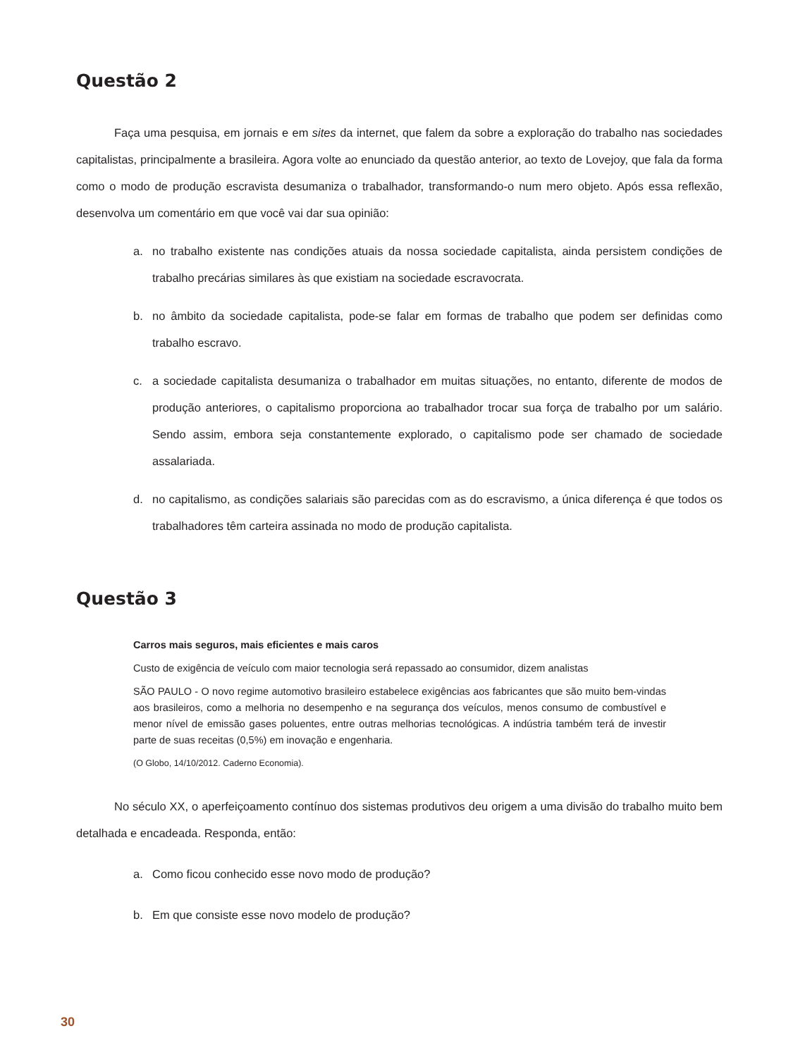Questão 2
Faça uma pesquisa, em jornais e em sites da internet, que falem da sobre a exploração do trabalho nas sociedades capitalistas, principalmente a brasileira. Agora volte ao enunciado da questão anterior, ao texto de Lovejoy, que fala da forma como o modo de produção escravista desumaniza o trabalhador, transformando-o num mero objeto. Após essa reflexão, desenvolva um comentário em que você vai dar sua opinião:
a. no trabalho existente nas condições atuais da nossa sociedade capitalista, ainda persistem condições de trabalho precárias similares às que existiam na sociedade escravocrata.
b. no âmbito da sociedade capitalista, pode-se falar em formas de trabalho que podem ser definidas como trabalho escravo.
c. a sociedade capitalista desumaniza o trabalhador em muitas situações, no entanto, diferente de modos de produção anteriores, o capitalismo proporciona ao trabalhador trocar sua força de trabalho por um salário. Sendo assim, embora seja constantemente explorado, o capitalismo pode ser chamado de sociedade assalariada.
d. no capitalismo, as condições salariais são parecidas com as do escravismo, a única diferença é que todos os trabalhadores têm carteira assinada no modo de produção capitalista.
Questão 3
Carros mais seguros, mais eficientes e mais caros
Custo de exigência de veículo com maior tecnologia será repassado ao consumidor, dizem analistas
SÃO PAULO - O novo regime automotivo brasileiro estabelece exigências aos fabricantes que são muito bem-vindas aos brasileiros, como a melhoria no desempenho e na segurança dos veículos, menos consumo de combustível e menor nível de emissão gases poluentes, entre outras melhorias tecnológicas. A indústria também terá de investir parte de suas receitas (0,5%) em inovação e engenharia.
(O Globo, 14/10/2012. Caderno Economia).
No século XX, o aperfeiçoamento contínuo dos sistemas produtivos deu origem a uma divisão do trabalho muito bem detalhada e encadeada. Responda, então:
a. Como ficou conhecido esse novo modo de produção?
b. Em que consiste esse novo modelo de produção?
30